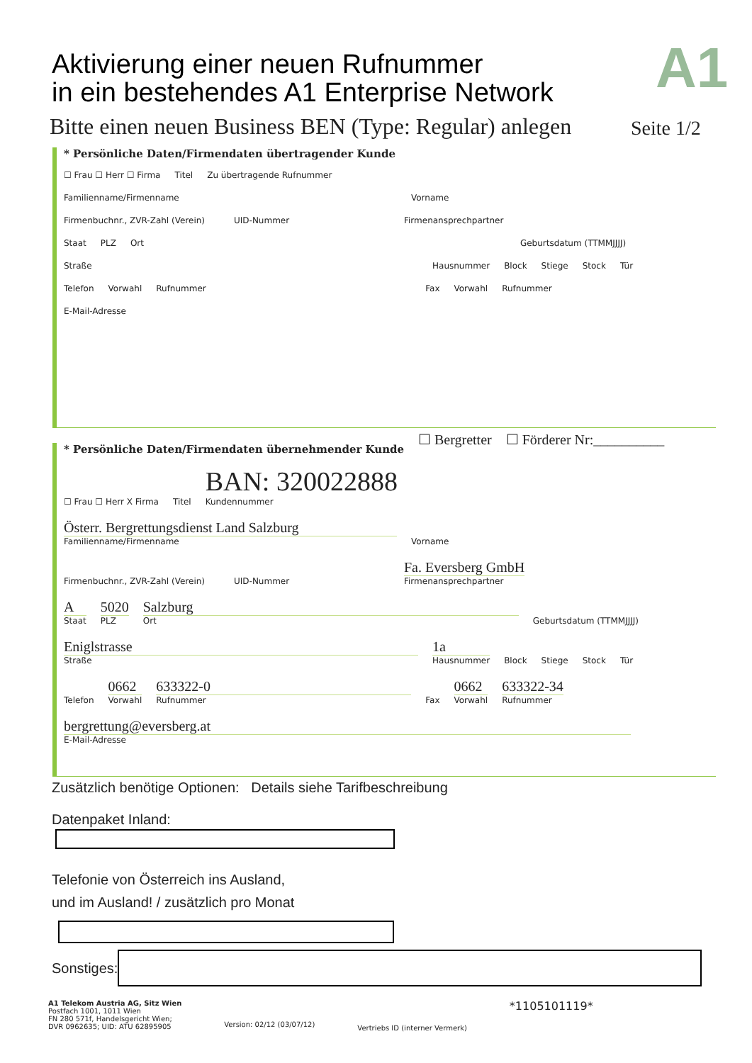Aktivierung einer neuen Rufnummer
in ein bestehendes A1 Enterprise Network
A1
Bitte einen neuen Business BEN (Type: Regular) anlegen
Seite 1/2
* Persönliche Daten/Firmendaten übertragender Kunde
☐ Frau ☐ Herr ☐ Firma Titel Zu übertragende Rufnummer
Familienname/Firmenname
Vorname
Firmenbuchnr., ZVR-Zahl (Verein)
UID-Nummer
Firmenansprechpartner
Staat PLZ Ort Geburtsdatum (TTMMJJJJ)
Straße Hausnummer Block Stiege Stock Tür
Telefon Vorwahl Rufnummer Fax Vorwahl Rufnummer
E-Mail-Adresse
☐ Bergretter ☐ Förderer Nr:__________
* Persönliche Daten/Firmendaten übernehmender Kunde
☐ Frau ☐ Herr X Firma Titel BAN: 320022888
Kundennummer
Österr. Bergrettungsdienst Land Salzburg
Familienname/Firmenname
Vorname
Firmenbuchnr., ZVR-Zahl (Verein)
UID-Nummer
Fa. Eversberg GmbH
Firmenansprechpartner
A
Staat
5020
PLZ
Salzburg
Ort Geburtsdatum (TTMMJJJJ)
Eniglstrasse
Straße
1a
Hausnummer Block Stiege Stock Tür
Telefon
0662
Vorwahl
633322-0
Rufnummer Fax
0662
Vorwahl
633322-34
Rufnummer
bergrettung@eversberg.at
E-Mail-Adresse
Zusätzlich benötige Optionen: Details siehe Tarifbeschreibung
Datenpaket Inland:
Telefonie von Österreich ins Ausland,
und im Ausland! / zusätzlich pro Monat
Sonstiges:
A1 Telekom Austria AG, Sitz Wien
Postfach 1001, 1011 Wien
FN 280 571f, Handelsgericht Wien;
DVR 0962635; UID: ATU 62895905
Version: 02/12 (03/07/12)
Vertriebs ID (interner Vermerk)
*1105101119*